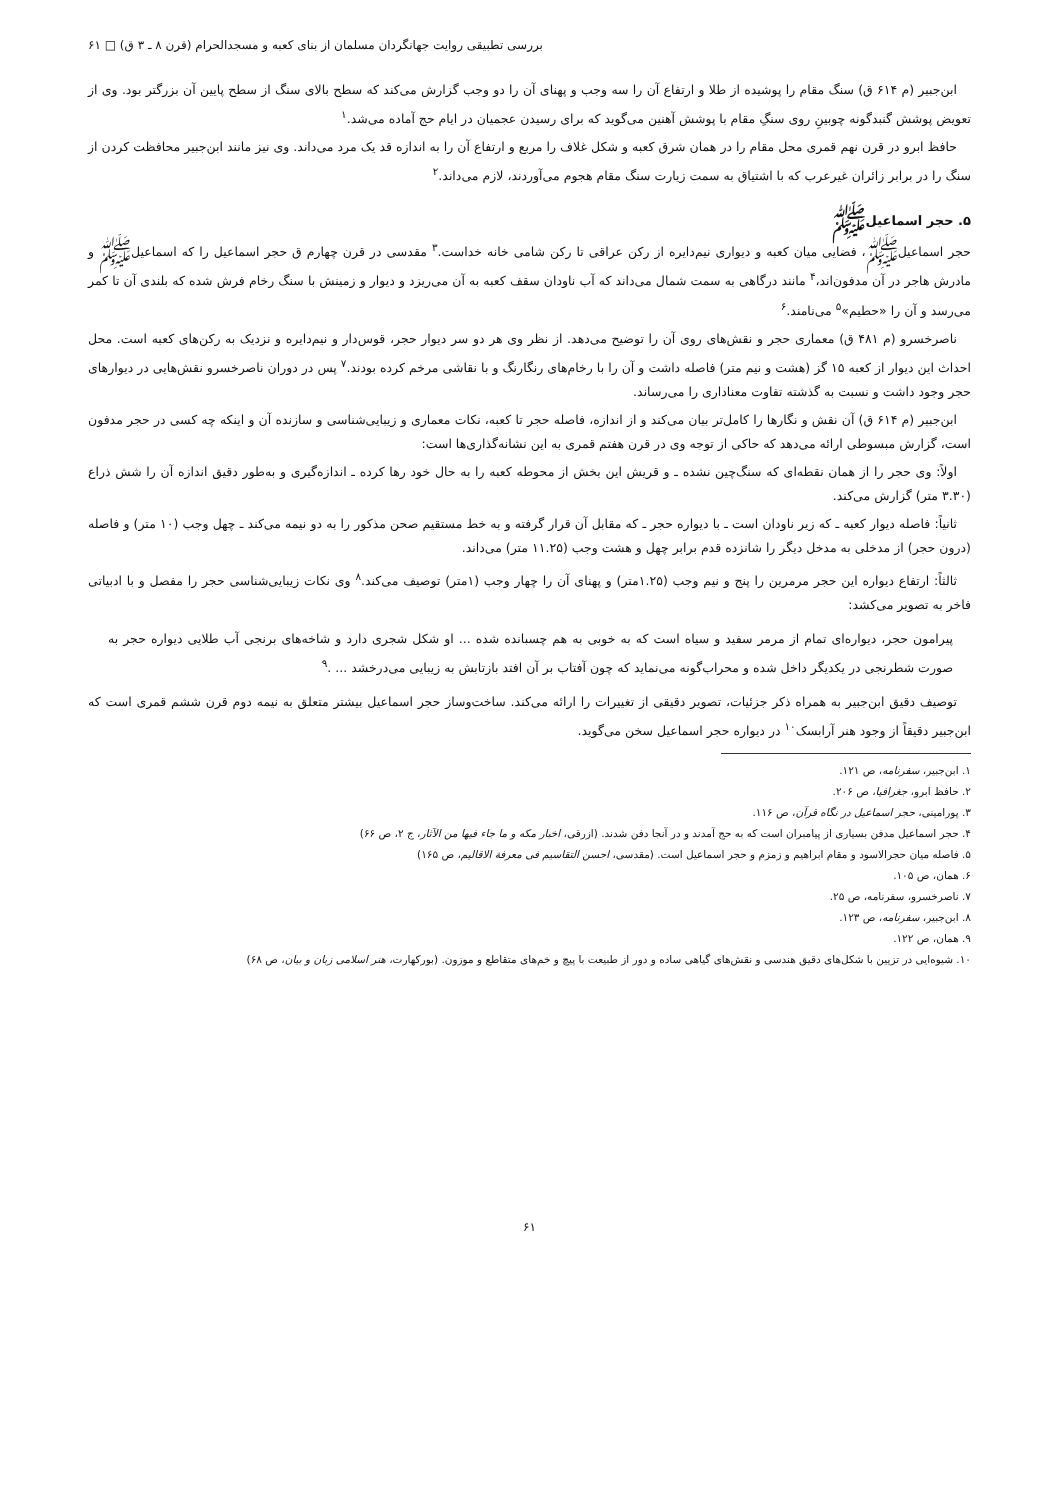بررسی تطبیقی روایت جهانگردان مسلمان از بنای کعبه و مسجدالحرام (قرن ۸ ـ ۳ ق) □ ۶۱
ابن‌جبیر (م ۶۱۴ ق) سنگ مقام را پوشیده از طلا و ارتفاع آن را سه وجب و پهنای آن را دو وجب گزارش می‌کند که سطح بالای سنگ از سطح پایین آن بزرگتر بود. وی از تعویض پوشش گنبدگونه چوبینِ روی سنگِ مقام با پوشش آهنین می‌گوید که برای رسیدن عجمیان در ایام حج آماده می‌شد.<sup>۱</sup>
حافظ ابرو در قرن نهم قمری محل مقام را در همان شرق کعبه و شکل غلاف را مربع و ارتفاع آن را به اندازه قد یک مرد می‌داند. وی نیز مانند ابن‌جبیر محافظت کردن از سنگ را در برابر زائران غیرعرب که با اشتیاق به سمت زیارت سنگ مقام هجوم می‌آوردند، لازم می‌داند.<sup>۲</sup>
۵. حجر اسماعیلﷺ
حجر اسماعیلﷺ، فضایی میان کعبه و دیواری نیم‌دایره از رکن عراقی تا رکن شامی خانه خداست.<sup>۳</sup> مقدسی در قرن چهارم ق حجر اسماعیل را که اسماعیلﷺ و مادرش هاجر در آن مدفون‌اند،<sup>۴</sup> مانند درگاهی به سمت شمال می‌داند که آب ناودان سقف کعبه به آن می‌ریزد و دیوار و زمینش با سنگ رخام فرش شده که بلندی آن تا کمر می‌رسد و آن را «حطیم»<sup>۵</sup> می‌نامند.<sup>۶</sup>
ناصرخسرو (م ۴۸۱ ق) معماری حجر و نقش‌های روی آن را توضیح می‌دهد. از نظر وی هر دو سر دیوار حجر، قوس‌دار و نیم‌دایره و نزدیک به رکن‌های کعبه است. محل احداث این دیوار از کعبه ۱۵ گز (هشت و نیم متر) فاصله داشت و آن را با رخام‌های رنگارنگ و با نقاشی مرخم کرده بودند.<sup>۷</sup> پس در دوران ناصرخسرو نقش‌هایی در دیوارهای حجر وجود داشت و نسبت به گذشته تفاوت معناداری را می‌رساند.
ابن‌جبیر (م ۶۱۴ ق) آن نقش و نگارها را کامل‌تر بیان می‌کند و از اندازه، فاصله حجر تا کعبه، نکات معماری و زیبایی‌شناسی و سازنده آن و اینکه چه کسی در حجر مدفون است، گزارش مبسوطی ارائه می‌دهد که حاکی از توجه وی در قرن هفتم قمری به این نشانه‌گذاری‌ها است:
اولاً: وی حجر را از همان نقطه‌ای که سنگ‌چین نشده ـ و قریش این بخش از محوطه کعبه را به حال خود رها کرده ـ اندازه‌گیری و به‌طور دقیق اندازه آن را شش ذراع (۳.۳۰ متر) گزارش می‌کند.
ثانیاً: فاصله دیوار کعبه ـ که زیر ناودان است ـ با دیواره حجر ـ که مقابل آن قرار گرفته و به خط مستقیم صحن مذکور را به دو نیمه می‌کند ـ چهل وجب (۱۰ متر) و فاصله (درون حجر) از مدخلی به مدخل دیگر را شانزده قدم برابر چهل و هشت وجب (۱۱.۲۵ متر) می‌داند.
ثالثاً: ارتفاع دیواره این حجر مرمرین را پنج و نیم وجب (۱.۲۵متر) و پهنای آن را چهار وجب (۱متر) توصیف می‌کند.<sup>۸</sup> وی نکات زیبایی‌شناسی حجر را مفصل و با ادبیاتی فاخر به تصویر می‌کشد:
پیرامون حجر، دیواره‌ای تمام از مرمر سفید و سیاه است که به خوبی به هم چسبانده شده ... او شکل شجری دارد و شاخه‌های برنجی آب طلایی دیواره حجر به صورت شطرنجی در یکدیگر داخل شده و محراب‌گونه می‌نماید که چون آفتاب بر آن افتد بازتابش به زیبایی می‌درخشد ... .<sup>۹</sup>
توصیف دقیق ابن‌جبیر به همراه ذکر جزئیات، تصویر دقیقی از تغییرات را ارائه می‌کند. ساخت‌وساز حجر اسماعیل بیشتر متعلق به نیمه دوم قرن ششم قمری است که ابن‌جبیر دقیقاً از وجود هنر آرابسک<sup>۱۰</sup> در دیواره حجر اسماعیل سخن می‌گوید.
۱. ابن‌جبیر، سفرنامه، ص ۱۲۱.
۲. حافظ ابرو، جغرافیا، ص ۲۰۶.
۳. پورامینی، حجر اسماعیل در نگاه قرآن، ص ۱۱۶.
۴. حجر اسماعیل مدفن بسیاری از پیامبران است که به حج آمدند و در آنجا دفن شدند. (ازرقی، اخبار مکه و ما جاء فیها من الآثار، ج ۲، ص ۶۶)
۵. فاصله میان حجرالاسود و مقام ابراهیم و زمزم و حجر اسماعیل است. (مقدسی، احسن التقاسیم فی معرفة الاقالیم، ص ۱۶۵)
۶. همان، ص ۱۰۵.
۷. ناصرخسرو، سفرنامه، ص ۲۵.
۸. ابن‌جبیر، سفرنامه، ص ۱۲۳.
۹. همان، ص ۱۲۲.
۱۰. شیوه‌ایی در تزیین با شکل‌های دقیق هندسی و نقش‌های گیاهی ساده و دور از طبیعت با پیچ و خم‌های متقاطع و موزون. (بورکهارت، هنر اسلامی زبان و بیان، ص ۶۸)
۶۱